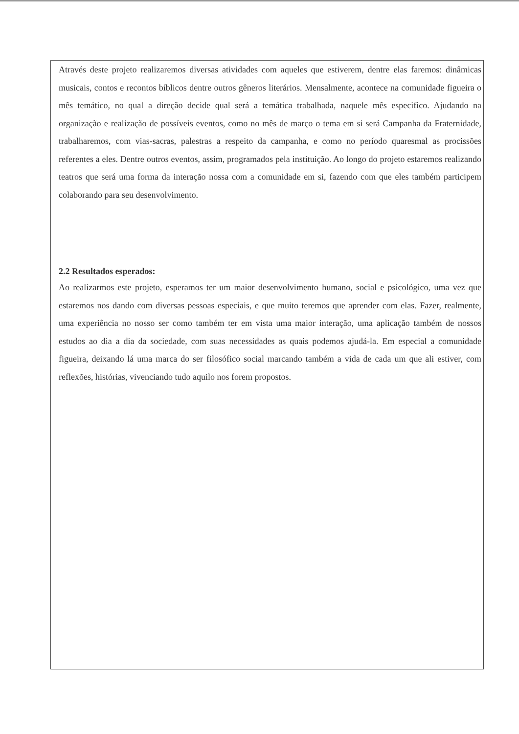Através deste projeto realizaremos diversas atividades com aqueles que estiverem, dentre elas faremos: dinâmicas musicais, contos e recontos bíblicos dentre outros gêneros literários. Mensalmente, acontece na comunidade figueira o mês temático, no qual a direção decide qual será a temática trabalhada, naquele mês especifico. Ajudando na organização e realização de possíveis eventos, como no mês de março o tema em si será Campanha da Fraternidade, trabalharemos, com vias-sacras, palestras a respeito da campanha, e como no período quaresmal as procissões referentes a eles. Dentre outros eventos, assim, programados pela instituição. Ao longo do projeto estaremos realizando teatros que será uma forma da interação nossa com a comunidade em si, fazendo com que eles também participem colaborando para seu desenvolvimento.
2.2 Resultados esperados:
Ao realizarmos este projeto, esperamos ter um maior desenvolvimento humano, social e psicológico, uma vez que estaremos nos dando com diversas pessoas especiais, e que muito teremos que aprender com elas. Fazer, realmente, uma experiência no nosso ser como também ter em vista uma maior interação, uma aplicação também de nossos estudos ao dia a dia da sociedade, com suas necessidades as quais podemos ajudá-la. Em especial a comunidade figueira, deixando lá uma marca do ser filosófico social marcando também a vida de cada um que ali estiver, com reflexões, histórias, vivenciando tudo aquilo nos forem propostos.